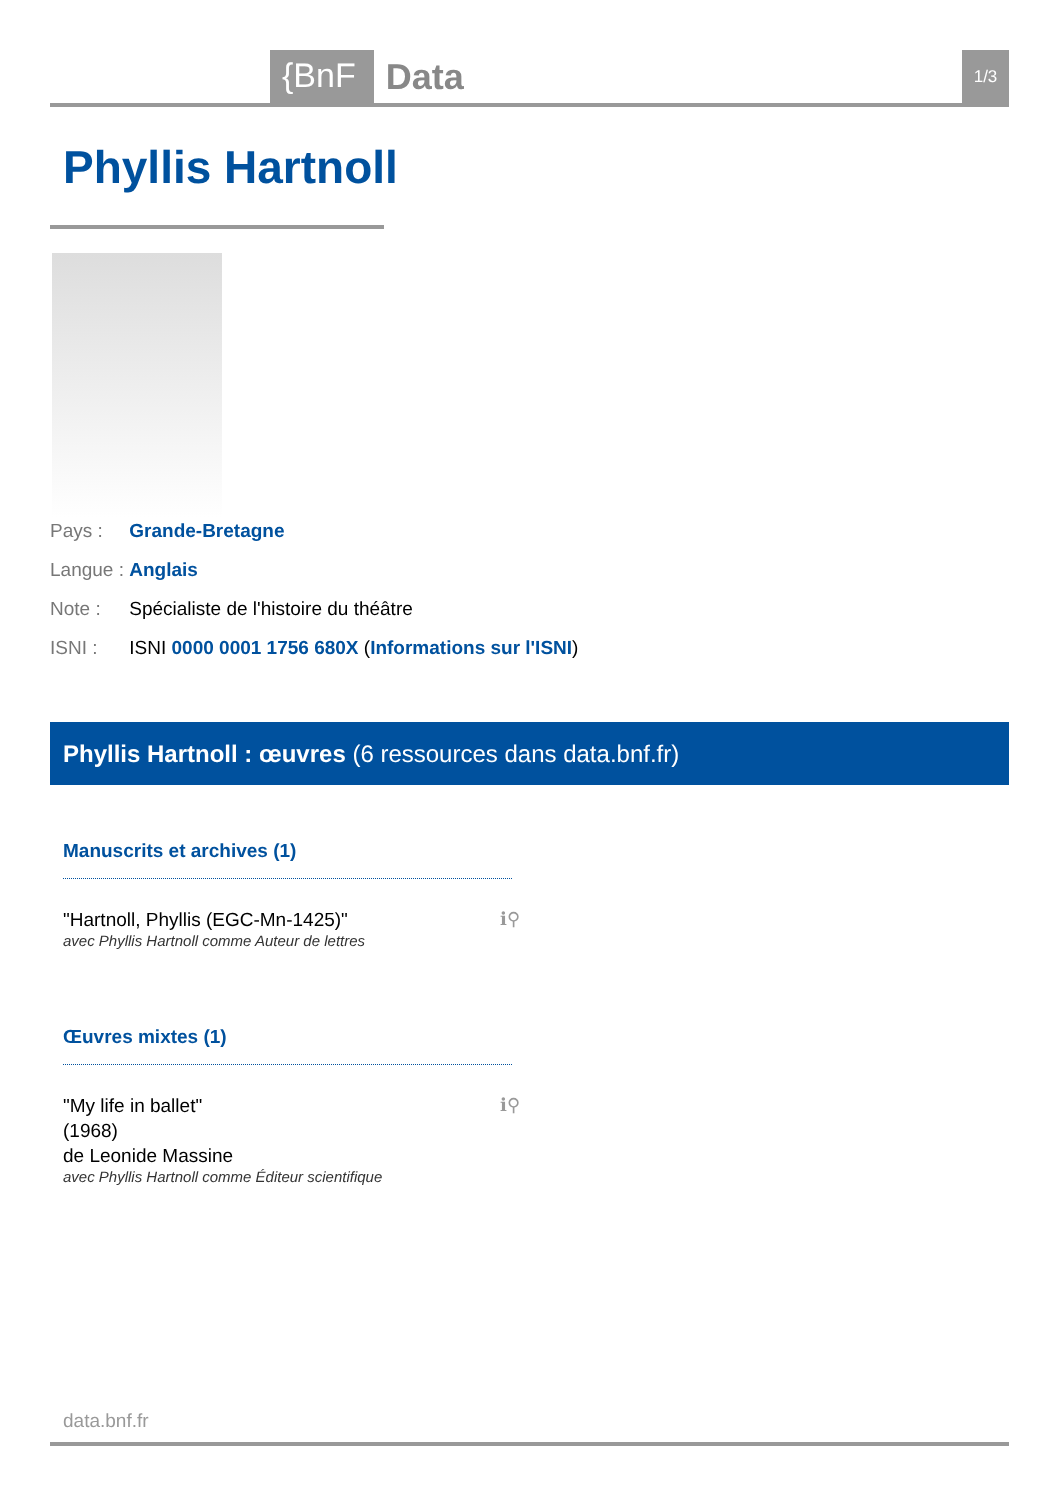{BnF Data 1/3
Phyllis Hartnoll
Pays : Grande-Bretagne
Langue : Anglais
Note : Spécialiste de l'histoire du théâtre
ISNI : ISNI 0000 0001 1756 680X (Informations sur l'ISNI)
Phyllis Hartnoll : œuvres (6 ressources dans data.bnf.fr)
Manuscrits et archives (1)
"Hartnoll, Phyllis (EGC-Mn-1425)"
avec Phyllis Hartnoll comme Auteur de lettres
ℹ⚲
Œuvres mixtes (1)
"My life in ballet"
(1968)
de Leonide Massine
avec Phyllis Hartnoll comme Éditeur scientifique
ℹ⚲
data.bnf.fr